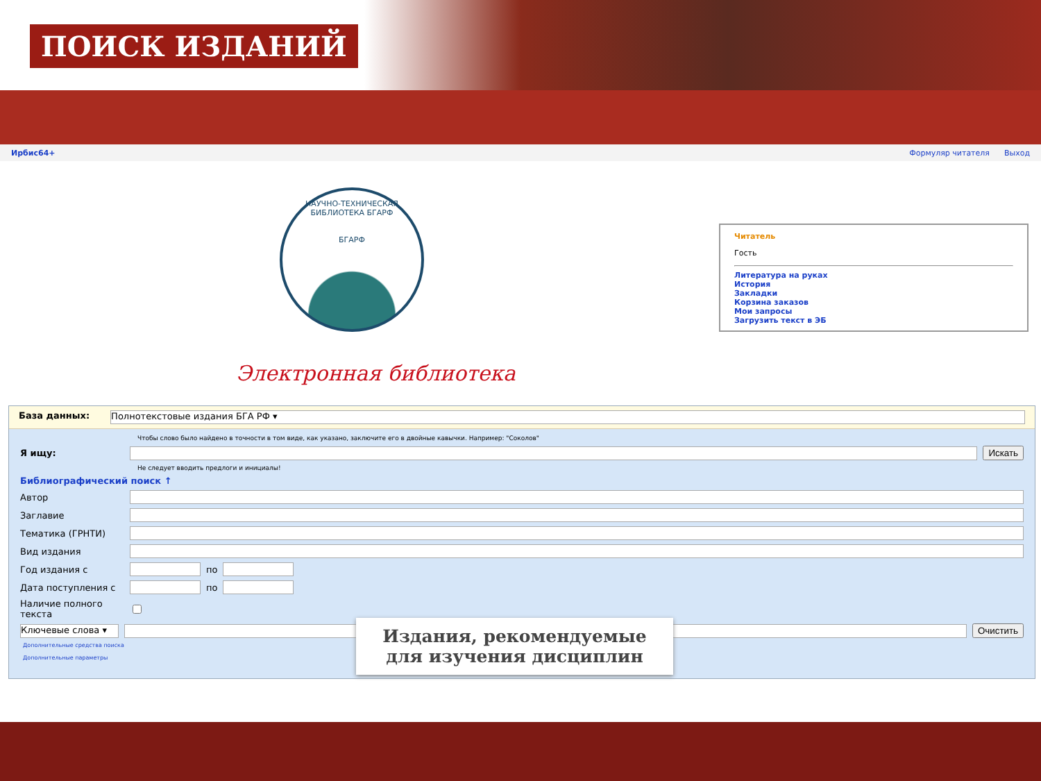ПОИСК ИЗДАНИЙ
Ирбис64+ Формуляр читателя Выход
НАУЧНО-ТЕХНИЧЕСКАЯ БИБЛИОТЕКА БГАРФ
БГАРФ
Электронная библиотека
Читатель
Гость
Литература на руках
История
Закладки
Корзина заказов
Мои запросы
Загрузить текст в ЭБ
База данных:
Полнотекстовые издания БГА РФ ▾
Чтобы слово было найдено в точности в том виде, как указано, заключите его в двойные кавычки. Например: "Соколов"
Я ищу: Искать
Не следует вводить предлоги и инициалы!
Библиографический поиск ↑
Автор
Заглавие
Тематика (ГРНТИ)
Вид издания
Год издания с
по
Дата поступления с
по
Наличие полного текста
Ключевые слова ▾
Очистить
Дополнительные средства поиска
Дополнительные параметры
Издания, рекомендуемые для изучения дисциплин